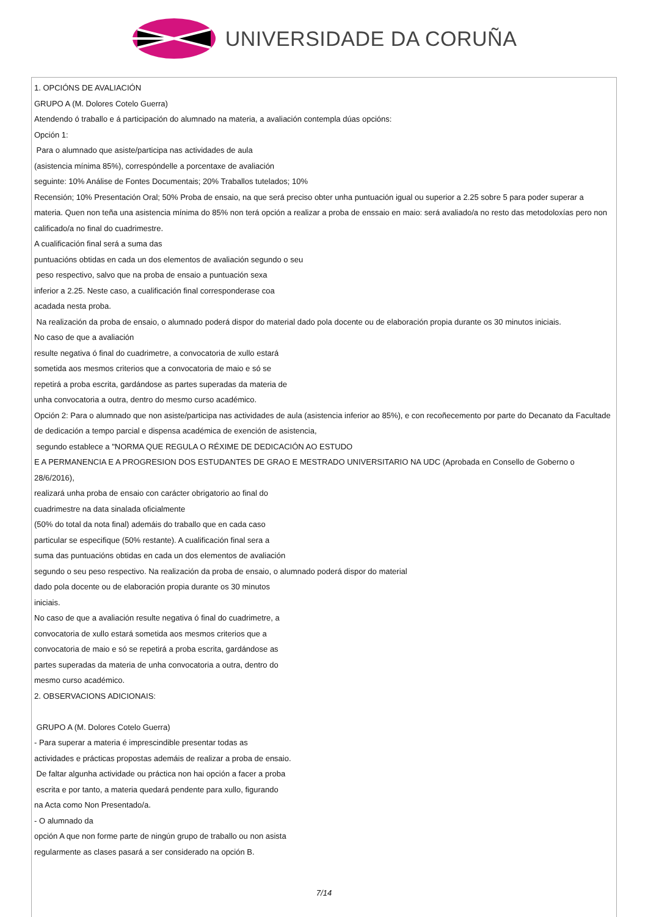UNIVERSIDADE DA CORUÑA
1. OPCIÓNS DE AVALIACIÓN
GRUPO A (M. Dolores Cotelo Guerra)
Atendendo ó traballo e á participación do alumnado na materia, a avaliación contempla dúas opcións:
Opción 1:
Para o alumnado que asiste/participa nas actividades de aula
(asistencia mínima 85%), correspóndelle a porcentaxe de avaliación
seguinte: 10% Análise de Fontes Documentais; 20% Traballos tutelados; 10%
Recensión; 10% Presentación Oral; 50% Proba de ensaio, na que será preciso obter unha puntuación igual ou superior a 2.25 sobre 5 para poder superar a materia. Quen non teña una asistencia mínima do 85% non terá opción a realizar a proba de enssaio en maio: será avaliado/a no resto das metodoloxías pero non calificado/a no final do cuadrimestre.
A cualificación final será a suma das
puntuacións obtidas en cada un dos elementos de avaliación segundo o seu
peso respectivo, salvo que na proba de ensaio a puntuación sexa
inferior a 2.25. Neste caso, a cualificación final corresponderase coa
acadada nesta proba.
Na realización da proba de ensaio, o alumnado poderá dispor do material dado pola docente ou de elaboración propia durante os 30 minutos iniciais.
No caso de que a avaliación
resulte negativa ó final do cuadrimetre, a convocatoria de xullo estará
sometida aos mesmos criterios que a convocatoria de maio e só se
repetirá a proba escrita, gardándose as partes superadas da materia de
unha convocatoria a outra, dentro do mesmo curso académico.
Opción 2: Para o alumnado que non asiste/participa nas actividades de aula (asistencia inferior ao 85%), e con recoñecemento por parte do Decanato da Facultade de dedicación a tempo parcial e dispensa académica de exención de asistencia,
segundo establece a "NORMA QUE REGULA O RÉXIME DE DEDICACIÓN AO ESTUDO
E A PERMANENCIA E A PROGRESION DOS ESTUDANTES DE GRAO E MESTRADO UNIVERSITARIO NA UDC (Aprobada en Consello de Goberno o 28/6/2016),
realizará unha proba de ensaio con carácter obrigatorio ao final do
cuadrimestre na data sinalada oficialmente
(50% do total da nota final) ademáis do traballo que en cada caso
particular se especifique (50% restante). A cualificación final sera a
suma das puntuacións obtidas en cada un dos elementos de avaliación
segundo o seu peso respectivo. Na realización da proba de ensaio, o alumnado poderá dispor do material
dado pola docente ou de elaboración propia durante os 30 minutos
iniciais.
No caso de que a avaliación resulte negativa ó final do cuadrimetre, a
convocatoria de xullo estará sometida aos mesmos criterios que a
convocatoria de maio e só se repetirá a proba escrita, gardándose as
partes superadas da materia de unha convocatoria a outra, dentro do
mesmo curso académico.
2. OBSERVACIONS ADICIONAIS:
GRUPO A (M. Dolores Cotelo Guerra)
- Para superar a materia é imprescindible presentar todas as
actividades e prácticas propostas ademáis de realizar a proba de ensaio.
De faltar algunha actividade ou práctica non hai opción a facer a proba
escrita e por tanto, a materia quedará pendente para xullo, figurando
na Acta como Non Presentado/a.
- O alumnado da
opción A que non forme parte de ningún grupo de traballo ou non asista
regularmente as clases pasará a ser considerado na opción B.
7/14